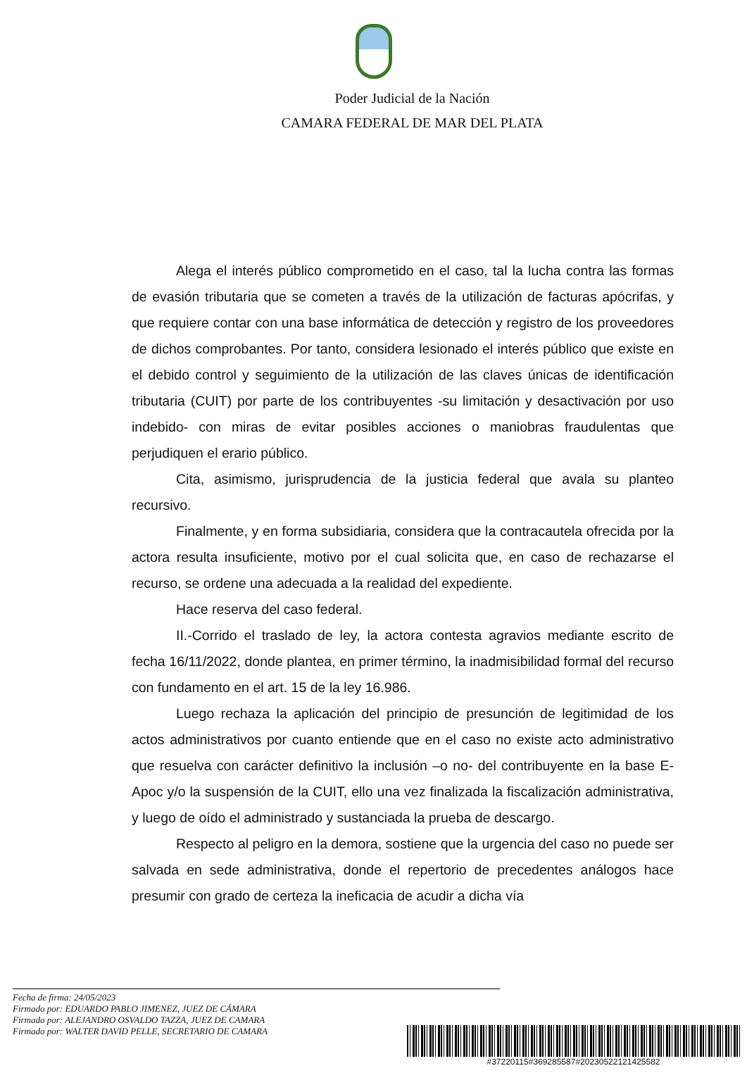Poder Judicial de la Nación
CAMARA FEDERAL DE MAR DEL PLATA
Alega el interés público comprometido en el caso, tal la lucha contra las formas de evasión tributaria que se cometen a través de la utilización de facturas apócrifas, y que requiere contar con una base informática de detección y registro de los proveedores de dichos comprobantes. Por tanto, considera lesionado el interés público que existe en el debido control y seguimiento de la utilización de las claves únicas de identificación tributaria (CUIT) por parte de los contribuyentes -su limitación y desactivación por uso indebido- con miras de evitar posibles acciones o maniobras fraudulentas que perjudiquen el erario público.
Cita, asimismo, jurisprudencia de la justicia federal que avala su planteo recursivo.
Finalmente, y en forma subsidiaria, considera que la contracautela ofrecida por la actora resulta insuficiente, motivo por el cual solicita que, en caso de rechazarse el recurso, se ordene una adecuada a la realidad del expediente.
Hace reserva del caso federal.
II.-Corrido el traslado de ley, la actora contesta agravios mediante escrito de fecha 16/11/2022, donde plantea, en primer término, la inadmisibilidad formal del recurso con fundamento en el art. 15 de la ley 16.986.
Luego rechaza la aplicación del principio de presunción de legitimidad de los actos administrativos por cuanto entiende que en el caso no existe acto administrativo que resuelva con carácter definitivo la inclusión –o no- del contribuyente en la base E-Apoc y/o la suspensión de la CUIT, ello una vez finalizada la fiscalización administrativa, y luego de oído el administrado y sustanciada la prueba de descargo.
Respecto al peligro en la demora, sostiene que la urgencia del caso no puede ser salvada en sede administrativa, donde el repertorio de precedentes análogos hace presumir con grado de certeza la ineficacia de acudir a dicha vía
Fecha de firma: 24/05/2023
Firmado por: EDUARDO PABLO JIMENEZ, JUEZ DE CÁMARA
Firmado por: ALEJANDRO OSVALDO TAZZA, JUEZ DE CAMARA
Firmado por: WALTER DAVID PELLE, SECRETARIO DE CAMARA
#37220115#369285587#20230522121425582